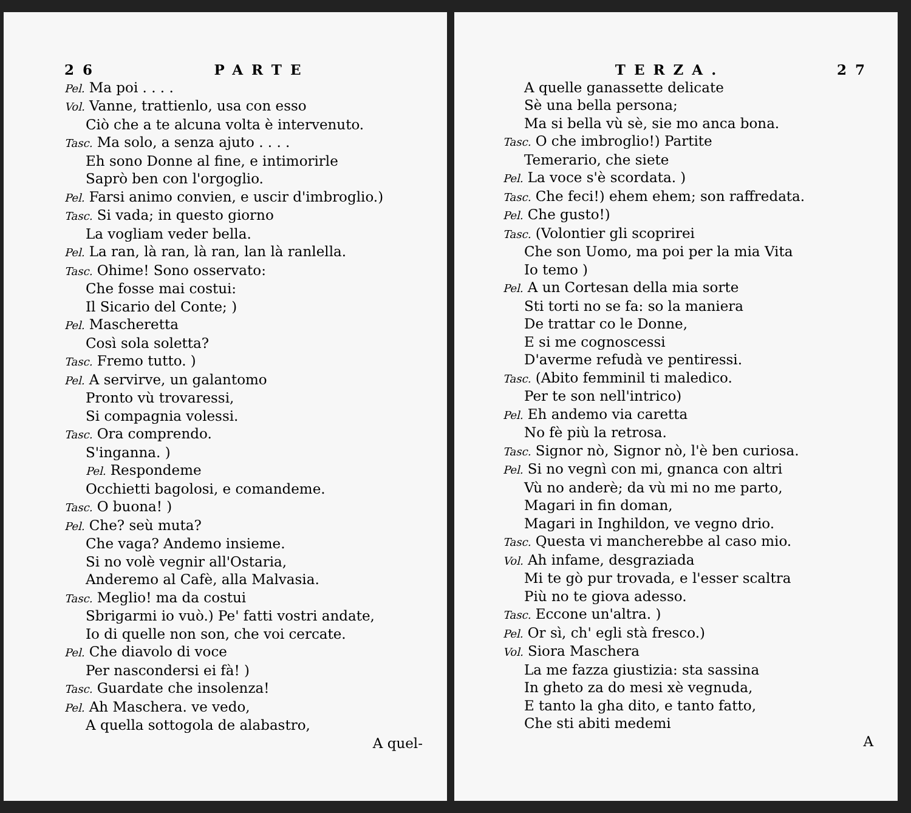26 PARTE
Pel. Ma poi . . . .
Vol. Vanne, trattienlo, usa con esso
Ciò che a te alcuna volta è intervenuto.
Tasc. Ma solo, a senza ajuto . . . .
Eh sono Donne al fine, e intimorirle
Saprò ben con l'orgoglio.
Pel. Farsi animo convien, e uscir d'imbroglio.)
Tasc. Si vada; in questo giorno
La vogliam veder bella.
Pel. La ran, là ran, là ran, lan là ranlella.
Tasc. Ohime! Sono osservato:
Che fosse mai costui:
Il Sicario del Conte; )
Pel. Mascheretta
Così sola soletta?
Tasc. Fremo tutto. )
Pel. A servirve, un galantomo
Pronto vù trovaressi,
Si compagnia volessi.
Tasc. Ora comprendo.
S'inganna. )
Pel. Respondeme
Occhietti bagolosi, e comandeme.
Tasc. O buona! )
Pel. Che? seù muta?
Che vaga? Andemo insieme.
Si no volè vegnir all'Ostaria,
Anderemo al Cafè, alla Malvasia.
Tasc. Meglio! ma da costui
Sbrigarmi io vuò.) Pe' fatti vostri andate,
Io di quelle non son, che voi cercate.
Pel. Che diavolo di voce
Per nascondersi ei fà! )
Tasc. Guardate che insolenza!
Pel. Ah Maschera. ve vedo,
A quella sottogola de alabastro,
A quel-
TERZA. 27
A quelle ganassette delicate
Sè una bella persona;
Ma si bella vù sè, sie mo anca bona.
Tasc. O che imbroglio!) Partite
Temerario, che siete
Pel. La voce s'è scordata. )
Tasc. Che feci!) ehem ehem; son raffredata.
Pel. Che gusto!)
Tasc. (Volontier gli scoprirei
Che son Uomo, ma poi per la mia Vita
Io temo )
Pel. A un Cortesan della mia sorte
Sti torti no se fa: so la maniera
De trattar co le Donne,
E si me cognoscessi
D'averme refudà ve pentiressi.
Tasc. (Abito femminil ti maledico.
Per te son nell'intrico)
Pel. Eh andemo via caretta
No fè più la retrosa.
Tasc. Signor nò, Signor nò, l'è ben curiosa.
Pel. Si no vegnì con mi, gnanca con altri
Vù no anderè; da vù mi no me parto,
Magari in fin doman,
Magari in Inghildon, ve vegno drio.
Tasc. Questa vi mancherebbe al caso mio.
Vol. Ah infame, desgraziada
Mi te gò pur trovada, e l'esser scaltra
Più no te giova adesso.
Tasc. Eccone un'altra. )
Pel. Or sì, ch' egli stà fresco.)
Vol. Siora Maschera
La me fazza giustizia: sta sassina
In gheto za do mesi xè vegnuda,
E tanto la gha dito, e tanto fatto,
Che sti abiti medemi
A